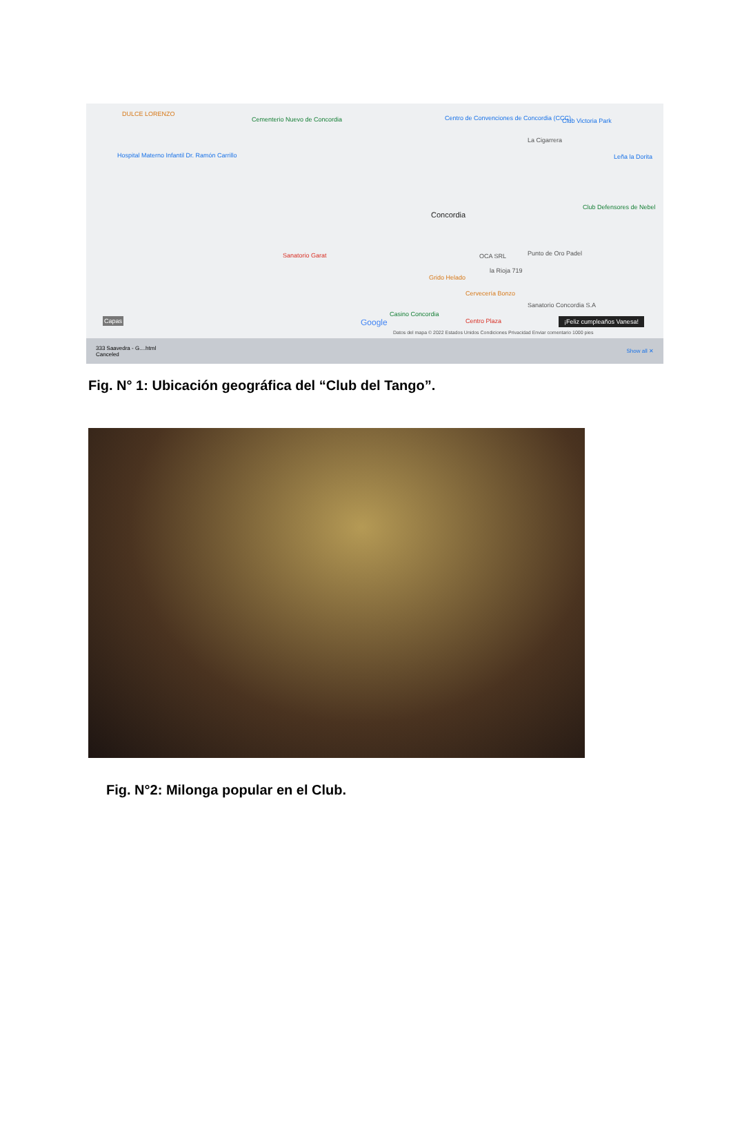DULCE LORENZO
Cementerio Nuevo de Concordia Centro de Convenciones de Concordia (CCC) Club Victoria Park
La Cigarrera
Hospital Materno Infantil Dr. Ramón Carrillo Leña la Dorita
Concordia
Club Defensores de Nebel
Sanatorio Garat OCA SRL Punto de Oro Padel
la Rioja 719
Grido Helado
Cervecería Bonzo
Sanatorio Concordia S.A
Casino Concordia
Centro Plaza Google Capas ¡Feliz cumpleaños Vanesa!
Datos del mapa © 2022 Estados Unidos Condiciones Privacidad Enviar comentario 1000 pies
333 Saavedra - G....html
Canceled Show all ✕
Fig. N° 1: Ubicación geográfica del “Club del Tango”.
Fig. N°2: Milonga popular en el Club.